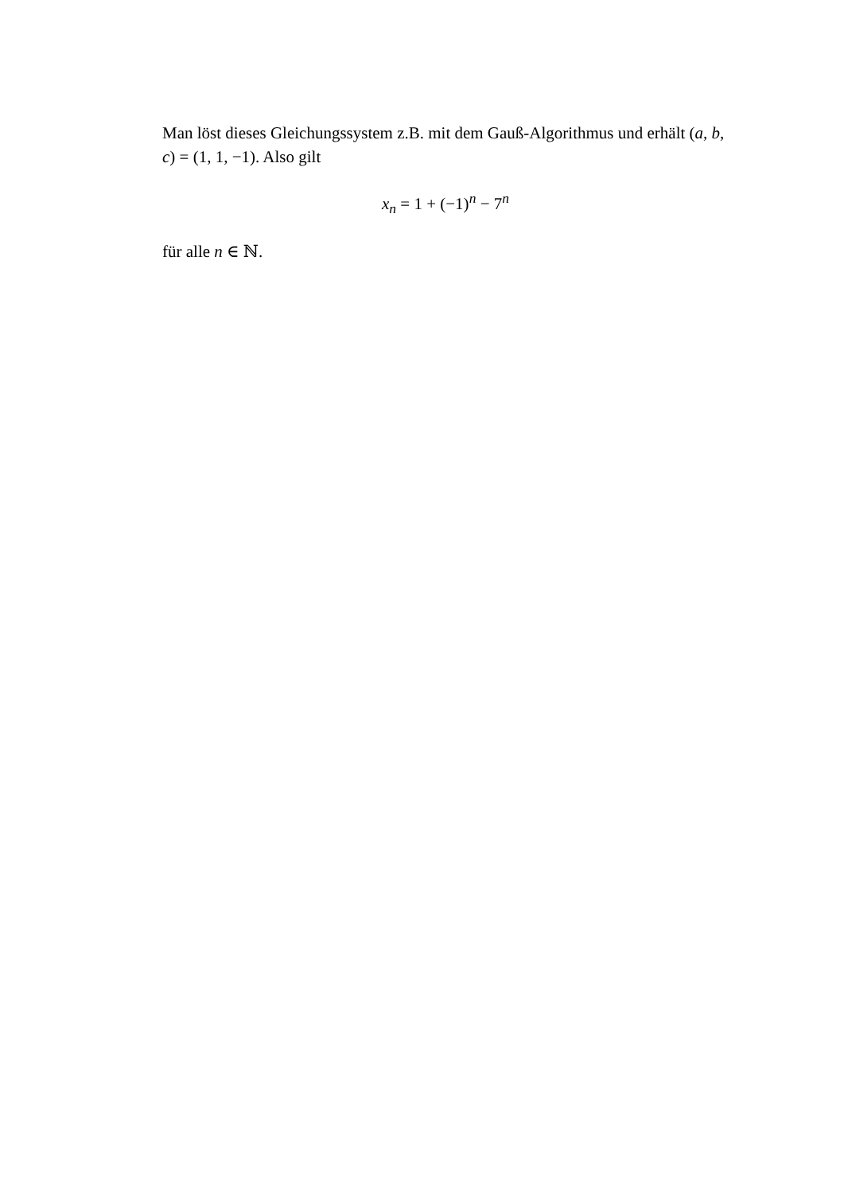Man löst dieses Gleichungssystem z.B. mit dem Gauß-Algorithmus und erhält (a, b, c) = (1, 1, −1). Also gilt
x<sub>n</sub> = 1 + (−1)<sup>n</sup> − 7<sup>n</sup>
für alle n ∈ ℕ.